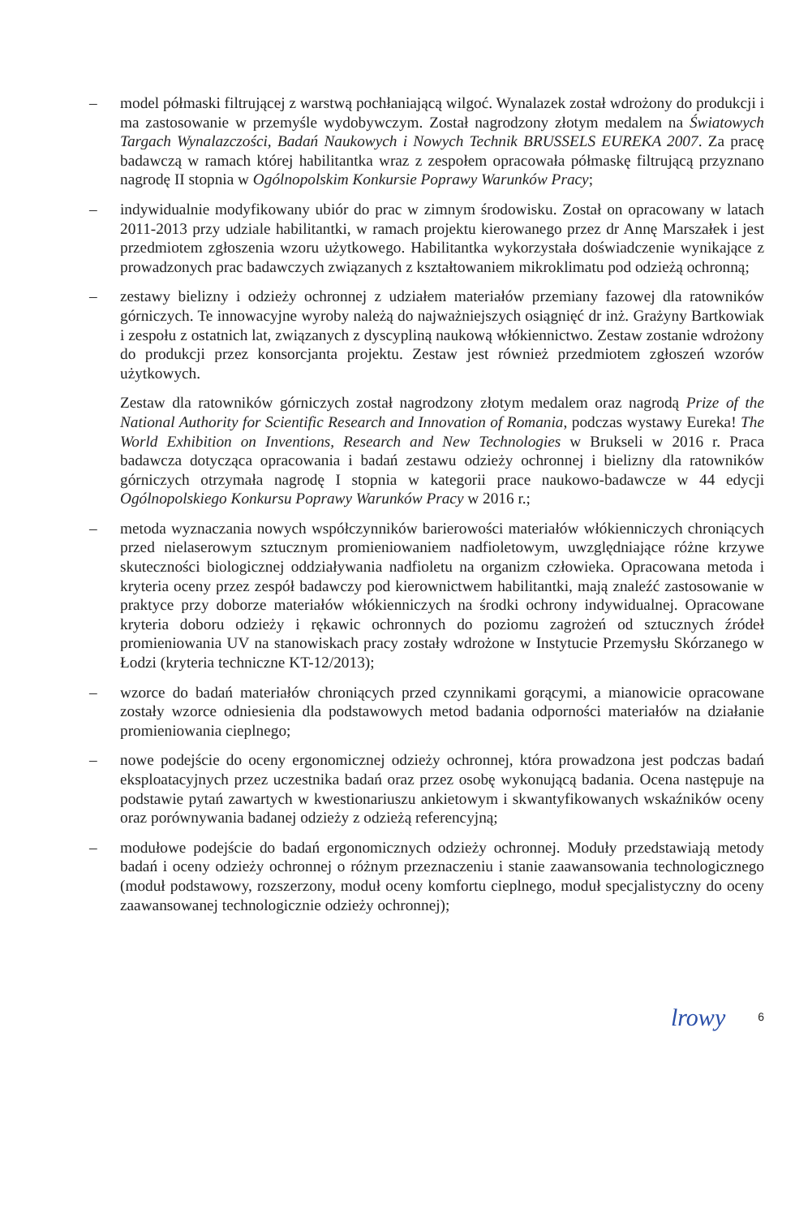– model półmaski filtrującej z warstwą pochłaniającą wilgoć. Wynalazek został wdrożony do produkcji i ma zastosowanie w przemyśle wydobywczym. Został nagrodzony złotym medalem na Światowych Targach Wynalazczości, Badań Naukowych i Nowych Technik BRUSSELS EUREKA 2007. Za pracę badawczą w ramach której habilitantka wraz z zespołem opracowała półmaskę filtrującą przyznano nagrodę II stopnia w Ogólnopolskim Konkursie Poprawy Warunków Pracy;
– indywidualnie modyfikowany ubiór do prac w zimnym środowisku. Został on opracowany w latach 2011-2013 przy udziale habilitantki, w ramach projektu kierowanego przez dr Annę Marszałek i jest przedmiotem zgłoszenia wzoru użytkowego. Habilitantka wykorzystała doświadczenie wynikające z prowadzonych prac badawczych związanych z kształtowaniem mikroklimatu pod odzieżą ochronną;
– zestawy bielizny i odzieży ochronnej z udziałem materiałów przemiany fazowej dla ratowników górniczych. Te innowacyjne wyroby należą do najważniejszych osiągnięć dr inż. Grażyny Bartkowiak i zespołu z ostatnich lat, związanych z dyscypliną naukową włókiennictwo. Zestaw zostanie wdrożony do produkcji przez konsorcjanta projektu. Zestaw jest również przedmiotem zgłoszeń wzorów użytkowych.
Zestaw dla ratowników górniczych został nagrodzony złotym medalem oraz nagrodą Prize of the National Authority for Scientific Research and Innovation of Romania, podczas wystawy Eureka! The World Exhibition on Inventions, Research and New Technologies w Brukseli w 2016 r. Praca badawcza dotycząca opracowania i badań zestawu odzieży ochronnej i bielizny dla ratowników górniczych otrzymała nagrodę I stopnia w kategorii prace naukowo-badawcze w 44 edycji Ogólnopolskiego Konkursu Poprawy Warunków Pracy w 2016 r.;
– metoda wyznaczania nowych współczynników barierowości materiałów włókienniczych chroniących przed nielaserowym sztucznym promieniowaniem nadfioletowym, uwzględniające różne krzywe skuteczności biologicznej oddziaływania nadfioletu na organizm człowieka. Opracowana metoda i kryteria oceny przez zespół badawczy pod kierownictwem habilitantki, mają znaleźć zastosowanie w praktyce przy doborze materiałów włókienniczych na środki ochrony indywidualnej. Opracowane kryteria doboru odzieży i rękawic ochronnych do poziomu zagrożeń od sztucznych źródeł promieniowania UV na stanowiskach pracy zostały wdrożone w Instytucie Przemysłu Skórzanego w Łodzi (kryteria techniczne KT-12/2013);
– wzorce do badań materiałów chroniących przed czynnikami gorącymi, a mianowicie opracowane zostały wzorce odniesienia dla podstawowych metod badania odporności materiałów na działanie promieniowania cieplnego;
– nowe podejście do oceny ergonomicznej odzieży ochronnej, która prowadzona jest podczas badań eksploatacyjnych przez uczestnika badań oraz przez osobę wykonującą badania. Ocena następuje na podstawie pytań zawartych w kwestionariuszu ankietowym i skwantyfikowanych wskaźników oceny oraz porównywania badanej odzieży z odzieżą referencyjną;
– modułowe podejście do badań ergonomicznych odzieży ochronnej. Moduły przedstawiają metody badań i oceny odzieży ochronnej o różnym przeznaczeniu i stanie zaawansowania technologicznego (moduł podstawowy, rozszerzony, moduł oceny komfortu cieplnego, moduł specjalistyczny do oceny zaawansowanej technologicznie odzieży ochronnej);
lrowy 6